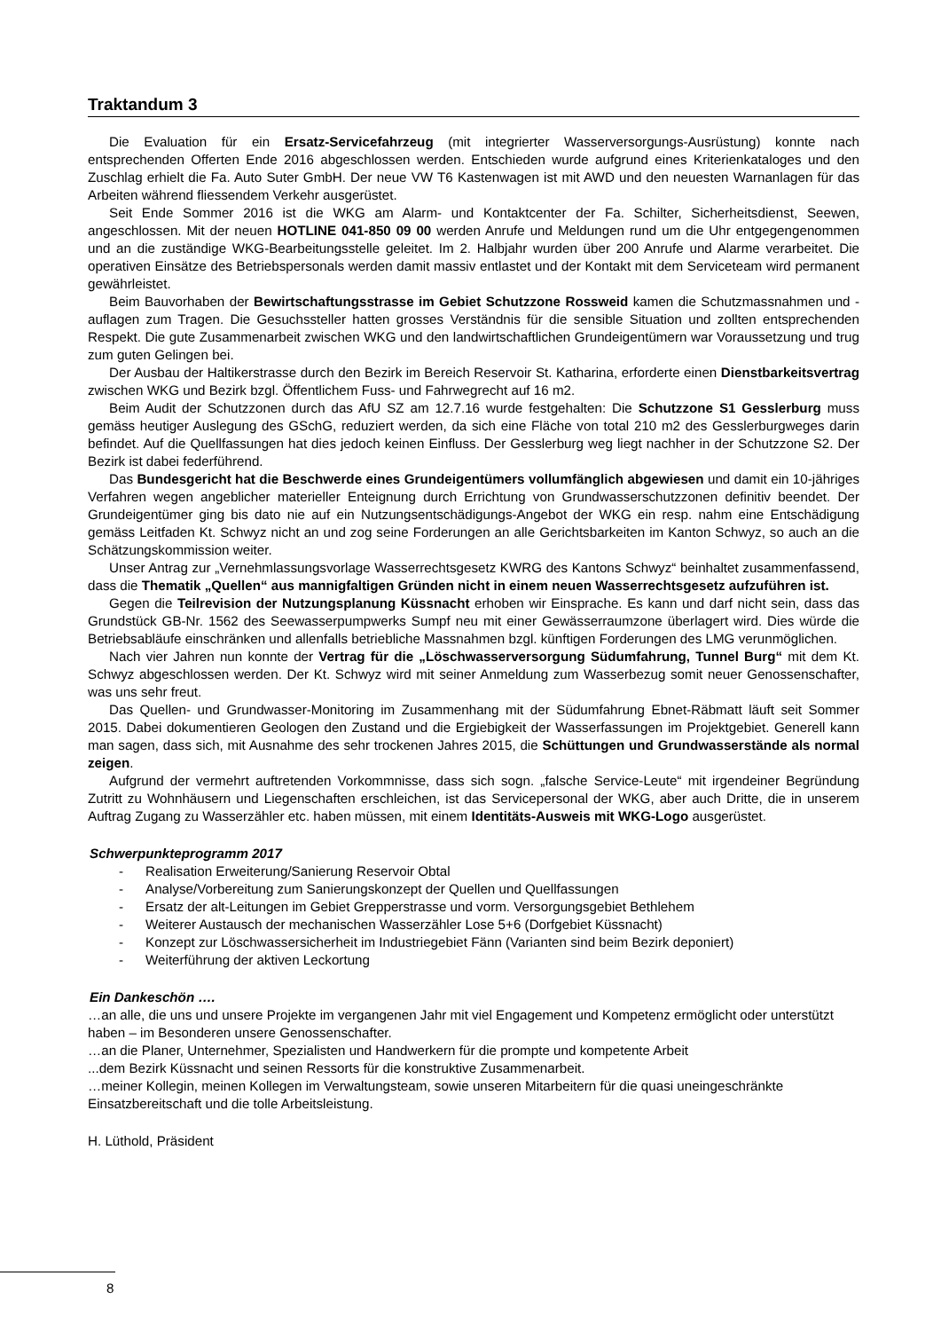Traktandum 3
Die Evaluation für ein Ersatz-Servicefahrzeug (mit integrierter Wasserversorgungs-Ausrüstung) konnte nach entsprechenden Offerten Ende 2016 abgeschlossen werden. Entschieden wurde aufgrund eines Kriterienkataloges und den Zuschlag erhielt die Fa. Auto Suter GmbH. Der neue VW T6 Kastenwagen ist mit AWD und den neuesten Warnanlagen für das Arbeiten während fliessendem Verkehr ausgerüstet.
Seit Ende Sommer 2016 ist die WKG am Alarm- und Kontaktcenter der Fa. Schilter, Sicherheitsdienst, Seewen, angeschlossen. Mit der neuen HOTLINE 041-850 09 00 werden Anrufe und Meldungen rund um die Uhr entgegengenommen und an die zuständige WKG-Bearbeitungsstelle geleitet. Im 2. Halbjahr wurden über 200 Anrufe und Alarme verarbeitet. Die operativen Einsätze des Betriebspersonals werden damit massiv entlastet und der Kontakt mit dem Serviceteam wird permanent gewährleistet.
Beim Bauvorhaben der Bewirtschaftungsstrasse im Gebiet Schutzzone Rossweid kamen die Schutzmassnahmen und -auflagen zum Tragen. Die Gesuchssteller hatten grosses Verständnis für die sensible Situation und zollten entsprechenden Respekt. Die gute Zusammenarbeit zwischen WKG und den landwirtschaftlichen Grundeigentümern war Voraussetzung und trug zum guten Gelingen bei.
Der Ausbau der Haltikerstrasse durch den Bezirk im Bereich Reservoir St. Katharina, erforderte einen Dienstbarkeitsvertrag zwischen WKG und Bezirk bzgl. Öffentlichem Fuss- und Fahrwegrecht auf 16 m2.
Beim Audit der Schutzzonen durch das AfU SZ am 12.7.16 wurde festgehalten: Die Schutzzone S1 Gesslerburg muss gemäss heutiger Auslegung des GSchG, reduziert werden, da sich eine Fläche von total 210 m2 des Gesslerburgweges darin befindet. Auf die Quellfassungen hat dies jedoch keinen Einfluss. Der Gesslerburg weg liegt nachher in der Schutzzone S2. Der Bezirk ist dabei federführend.
Das Bundesgericht hat die Beschwerde eines Grundeigentümers vollumfänglich abgewiesen und damit ein 10-jähriges Verfahren wegen angeblicher materieller Enteignung durch Errichtung von Grundwasserschutzzonen definitiv beendet. Der Grundeigentümer ging bis dato nie auf ein Nutzungsentschädigungs-Angebot der WKG ein resp. nahm eine Entschädigung gemäss Leitfaden Kt. Schwyz nicht an und zog seine Forderungen an alle Gerichtsbarkeiten im Kanton Schwyz, so auch an die Schätzungskommission weiter.
Unser Antrag zur „Vernehmlassungsvorlage Wasserrechtsgesetz KWRG des Kantons Schwyz“ beinhaltet zusammenfassend, dass die Thematik „Quellen“ aus mannigfaltigen Gründen nicht in einem neuen Wasserrechtsgesetz aufzuführen ist.
Gegen die Teilrevision der Nutzungsplanung Küssnacht erhoben wir Einsprache. Es kann und darf nicht sein, dass das Grundstück GB-Nr. 1562 des Seewasserpumpwerks Sumpf neu mit einer Gewässerraumzone überlagert wird. Dies würde die Betriebsabläufe einschränken und allenfalls betriebliche Massnahmen bzgl. künftigen Forderungen des LMG verunmöglichen.
Nach vier Jahren nun konnte der Vertrag für die „Löschwasserversorgung Südumfahrung, Tunnel Burg“ mit dem Kt. Schwyz abgeschlossen werden. Der Kt. Schwyz wird mit seiner Anmeldung zum Wasserbezug somit neuer Genossenschafter, was uns sehr freut.
Das Quellen- und Grundwasser-Monitoring im Zusammenhang mit der Südumfahrung Ebnet-Räbmatt läuft seit Sommer 2015. Dabei dokumentieren Geologen den Zustand und die Ergiebigkeit der Wasserfassungen im Projektgebiet. Generell kann man sagen, dass sich, mit Ausnahme des sehr trockenen Jahres 2015, die Schüttungen und Grundwasserstände als normal zeigen.
Aufgrund der vermehrt auftretenden Vorkommnisse, dass sich sogn. „falsche Service-Leute“ mit irgendeiner Begründung Zutritt zu Wohnhäusern und Liegenschaften erschleichen, ist das Servicepersonal der WKG, aber auch Dritte, die in unserem Auftrag Zugang zu Wasserzähler etc. haben müssen, mit einem Identitäts-Ausweis mit WKG-Logo ausgerüstet.
Schwerpunkteprogramm 2017
- Realisation Erweiterung/Sanierung Reservoir Obtal
- Analyse/Vorbereitung zum Sanierungskonzept der Quellen und Quellfassungen
- Ersatz der alt-Leitungen im Gebiet Grepperstrasse und vorm. Versorgungsgebiet Bethlehem
- Weiterer Austausch der mechanischen Wasserzähler Lose 5+6 (Dorfgebiet Küssnacht)
- Konzept zur Löschwassersicherheit im Industriegebiet Fänn (Varianten sind beim Bezirk deponiert)
- Weiterführung der aktiven Leckortung
Ein Dankeschön ….
…an alle, die uns und unsere Projekte im vergangenen Jahr mit viel Engagement und Kompetenz ermöglicht oder unterstützt haben – im Besonderen unsere Genossenschafter.
…an die Planer, Unternehmer, Spezialisten und Handwerkern für die prompte und kompetente Arbeit
...dem Bezirk Küssnacht und seinen Ressorts für die konstruktive Zusammenarbeit.
…meiner Kollegin, meinen Kollegen im Verwaltungsteam, sowie unseren Mitarbeitern für die quasi uneingeschränkte Einsatzbereitschaft und die tolle Arbeitsleistung.
H. Lüthold, Präsident
8